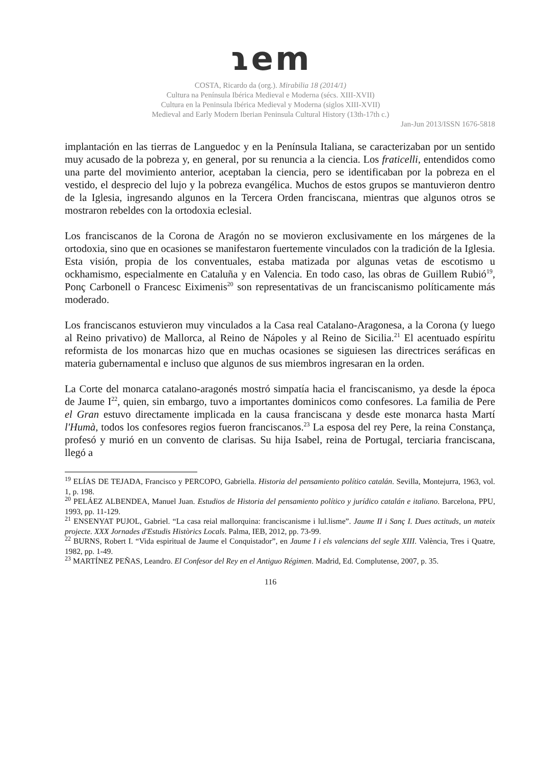ɿem
COSTA, Ricardo da (org.). Mirabilia 18 (2014/1)
Cultura na Península Ibérica Medieval e Moderna (sécs. XIII-XVII)
Cultura en la Peninsula Ibérica Medieval y Moderna (siglos XIII-XVII)
Medieval and Early Modern Iberian Peninsula Cultural History (13th-17th c.)
Jan-Jun 2013/ISSN 1676-5818
implantación en las tierras de Languedoc y en la Península Italiana, se caracterizaban por un sentido muy acusado de la pobreza y, en general, por su renuncia a la ciencia. Los fraticelli, entendidos como una parte del movimiento anterior, aceptaban la ciencia, pero se identificaban por la pobreza en el vestido, el desprecio del lujo y la pobreza evangélica. Muchos de estos grupos se mantuvieron dentro de la Iglesia, ingresando algunos en la Tercera Orden franciscana, mientras que algunos otros se mostraron rebeldes con la ortodoxia eclesial.
Los franciscanos de la Corona de Aragón no se movieron exclusivamente en los márgenes de la ortodoxia, sino que en ocasiones se manifestaron fuertemente vinculados con la tradición de la Iglesia. Esta visión, propia de los conventuales, estaba matizada por algunas vetas de escotismo u ockhamismo, especialmente en Cataluña y en Valencia. En todo caso, las obras de Guillem Rubió<sup>19</sup>, Ponç Carbonell o Francesc Eiximenis<sup>20</sup> son representativas de un franciscanismo políticamente más moderado.
Los franciscanos estuvieron muy vinculados a la Casa real Catalano-Aragonesa, a la Corona (y luego al Reino privativo) de Mallorca, al Reino de Nápoles y al Reino de Sicilia.<sup>21</sup> El acentuado espíritu reformista de los monarcas hizo que en muchas ocasiones se siguiesen las directrices seráficas en materia gubernamental e incluso que algunos de sus miembros ingresaran en la orden.
La Corte del monarca catalano-aragonés mostró simpatía hacia el franciscanismo, ya desde la época de Jaume I<sup>22</sup>, quien, sin embargo, tuvo a importantes dominicos como confesores. La familia de Pere el Gran estuvo directamente implicada en la causa franciscana y desde este monarca hasta Martí l'Humà, todos los confesores regios fueron franciscanos.<sup>23</sup> La esposa del rey Pere, la reina Constança, profesó y murió en un convento de clarisas. Su hija Isabel, reina de Portugal, terciaria franciscana, llegó a
<sup>19</sup> ELÍAS DE TEJADA, Francisco y PERCOPO, Gabriella. Historia del pensamiento político catalán. Sevilla, Montejurra, 1963, vol. 1, p. 198.
<sup>20</sup> PELÁEZ ALBENDEA, Manuel Juan. Estudios de Historia del pensamiento político y jurídico catalán e italiano. Barcelona, PPU, 1993, pp. 11-129.
<sup>21</sup> ENSENYAT PUJOL, Gabriel. “La casa reial mallorquina: franciscanisme i lul.lisme”. Jaume II i Sanç I. Dues actituds, un mateix projecte. XXX Jornades d'Estudis Històrics Locals. Palma, IEB, 2012, pp. 73-99.
<sup>22</sup> BURNS, Robert I. “Vida espiritual de Jaume el Conquistador”, en Jaume I i els valencians del segle XIII. València, Tres i Quatre, 1982, pp. 1-49.
<sup>23</sup> MARTÍNEZ PEÑAS, Leandro. El Confesor del Rey en el Antiguo Régimen. Madrid, Ed. Complutense, 2007, p. 35.
116